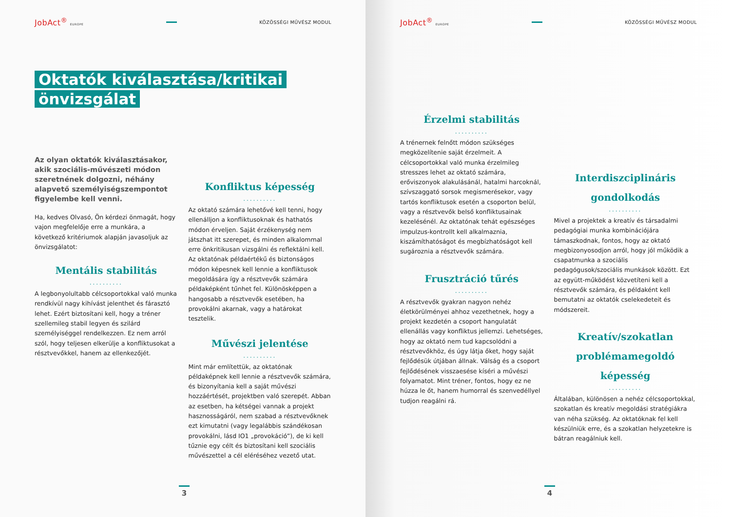JobAct<sup>®</sup> EUROPE KÖZÖSSÉGI MŰVÉSZ MODUL
Oktatók kiválasztása/kritikai önvizsgálat
Az olyan oktatók kiválasztásakor, akik szociális-művészeti módon szeretnének dolgozni, néhány alapvető személyiségszempontot figye­lembe kell venni.
Ha, kedves Olvasó, Ön kérdezi önmagát, hogy vajon megfelelője erre a munkára, a következő kritériumok alapján javasoljuk az önvizsgálatot:
Mentális stabilitás
..........
A legbonyolultabb célcsoportokkal való munka rendkívül nagy kihívást jelenthet és fárasztó lehet. Ezért biztosítani kell, hogy a tréner szellemileg stabil legyen és szilárd személyiséggel rendelkezzen. Ez nem arról szól, hogy teljesen elkerülje a konfliktusokat a résztvevőkkel, hanem az ellenkezőjét.
Konfliktus képesség
..........
Az oktató számára lehetővé kell tenni, hogy ellenálljon a konfliktusoknak és hathatós módon érveljen. Saját érzékenység nem játszhat itt szerepet, és minden alkalommal erre önkritikusan vizsgálni és reflektálni kell. Az oktatónak példaértékű és biztonságos módon képesnek kell lennie a konfliktusok megoldására így a résztvevők számára példaképként tűnhet fel. Különösképpen a hangosabb a résztvevők esetében, ha provokálni akarnak, vagy a határokat tesztelik.
Művészi jelentése
..........
Mint már említettük, az oktatónak példaképnek kell lennie a résztvevők számára, és bizonyítania kell a saját művészi hozzáértését, projektben való szerepét. Abban az esetben, ha kétségei vannak a projekt hasznosságáról, nem szabad a résztvevőknek ezt kimutatni (vagy legalábbis szándékosan provokálni, lásd IO1 „provokáció”), de ki kell tűznie egy célt és biztosítani kell szociális művészettel a cél eléréséhez vezető utat.
3
JobAct<sup>®</sup> EUROPE KÖZÖSSÉGI MŰVÉSZ MODUL
Érzelmi stabilitás
..........
A trénernek felnőtt módon szükséges megközelítenie saját érzelmeit. A célcsoportokkal való munka érzelmileg stresszes lehet az oktató számára, erőviszonyok alakulásánál, hatalmi harcoknál, szívszaggató sorsok megismerésekor, vagy tartós konfliktusok esetén a csoporton belül, vagy a résztvevők belső konfliktusainak kezelésénél. Az oktatónak tehát egészséges impulzus-kontrollt kell alkalmaznia, kiszámíthatóságot és megbízhatóságot kell sugároznia a résztvevők számára.
Frusztráció tűrés
..........
A résztvevők gyakran nagyon nehéz életkörülményei ahhoz vezethetnek, hogy a projekt kezdetén a csoport hangulatát ellenállás vagy konfliktus jellemzi. Lehetséges, hogy az oktató nem tud kapcsolódni a résztvevőkhöz, és úgy látja őket, hogy saját fejlődésük útjában állnak. Válság és a csoport fejlődésének visszaesése kíséri a művészi folyamatot. Mint tréner, fontos, hogy ez ne húzza le őt, hanem humorral és szenvedéllyel tudjon reagálni rá.
Interdiszciplináris gondolkodás
..........
Mivel a projektek a kreatív és társadalmi pedagógiai munka kombinációjára támaszkodnak, fontos, hogy az oktató megbizonyosodjon arról, hogy jól működik a csapatmunka a szociális pedagógusok/szociális munkások között. Ezt az együtt-működést közvetíteni kell a résztvevők számára, és példaként kell bemutatni az oktatók cselekedeteit és módszereit.
Kreatív/szokatlan problémamegoldó képesség
..........
Általában, különösen a nehéz célcsoportokkal, szokatlan és kreatív megoldási stratégiákra van néha szükség. Az oktatóknak fel kell készülniük erre, és a szokatlan helyzetekre is bátran reagálniuk kell.
4